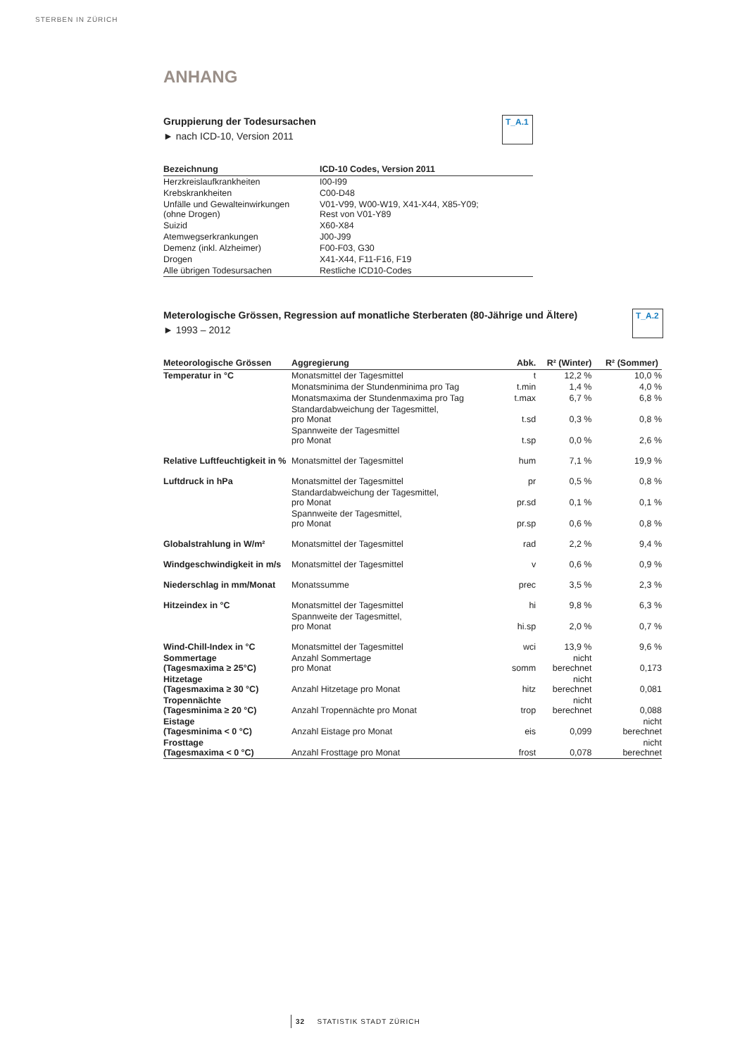STERBEN IN ZÜRICH
ANHANG
Gruppierung der Todesursachen
► nach ICD-10, Version 2011
T_A.1
| Bezeichnung | ICD-10 Codes, Version 2011 |
| --- | --- |
| Herzkreislaufkrankheiten | I00-I99 |
| Krebskrankheiten | C00-D48 |
| Unfälle und Gewalteinwirkungen (ohne Drogen) | V01-V99, W00-W19, X41-X44, X85-Y09; Rest von V01-Y89 |
| Suizid | X60-X84 |
| Atemwegserkrankungen | J00-J99 |
| Demenz (inkl. Alzheimer) | F00-F03, G30 |
| Drogen | X41-X44, F11-F16, F19 |
| Alle übrigen Todesursachen | Restliche ICD10-Codes |
Meterologische Grössen, Regression auf monatliche Sterberaten (80-Jährige und Ältere)
► 1993 – 2012
T_A.2
| Meteorologische Grössen | Aggregierung | Abk. | R² (Winter) | R² (Sommer) |
| --- | --- | --- | --- | --- |
| Temperatur in °C | Monatsmittel der Tagesmittel | t | 12,2 % | 10,0 % |
| | Monatsminima der Stundenminima pro Tag | t.min | 1,4 % | 4,0 % |
| | Monatsmaxima der Stundenmaxima pro Tag | t.max | 6,7 % | 6,8 % |
| | Standardabweichung der Tagesmittel, pro Monat | t.sd | 0,3 % | 0,8 % |
| | Spannweite der Tagesmittel pro Monat | t.sp | 0,0 % | 2,6 % |
| Relative Luftfeuchtigkeit in % | Monatsmittel der Tagesmittel | hum | 7,1 % | 19,9 % |
| Luftdruck in hPa | Monatsmittel der Tagesmittel | pr | 0,5 % | 0,8 % |
| | Standardabweichung der Tagesmittel, pro Monat | pr.sd | 0,1 % | 0,1 % |
| | Spannweite der Tagesmittel, pro Monat | pr.sp | 0,6 % | 0,8 % |
| Globalstrahlung in W/m² | Monatsmittel der Tagesmittel | rad | 2,2 % | 9,4 % |
| Windgeschwindigkeit in m/s | Monatsmittel der Tagesmittel | v | 0,6 % | 0,9 % |
| Niederschlag in mm/Monat | Monatssumme | prec | 3,5 % | 2,3 % |
| Hitzeindex in °C | Monatsmittel der Tagesmittel | hi | 9,8 % | 6,3 % |
| | Spannweite der Tagesmittel, pro Monat | hi.sp | 2,0 % | 0,7 % |
| Wind-Chill-Index in °C | Monatsmittel der Tagesmittel | wci | 13,9 % | 9,6 % |
| Sommertage (Tagesmaxima ≥ 25°C) | Anzahl Sommertage pro Monat | somm | nicht berechnet | 0,173 |
| Hitzetage (Tagesmaxima ≥ 30 °C) | Anzahl Hitzetage pro Monat | hitz | nicht berechnet | 0,081 |
| Tropennächte (Tagesminima ≥ 20 °C) | Anzahl Tropennächte pro Monat | trop | nicht berechnet | 0,088 |
| Eistage (Tagesminima < 0 °C) | Anzahl Eistage pro Monat | eis | 0,099 | nicht berechnet |
| Frosttage (Tagesmaxima < 0 °C) | Anzahl Frosttage pro Monat | frost | 0,078 | nicht berechnet |
32 STATISTIK STADT ZÜRICH